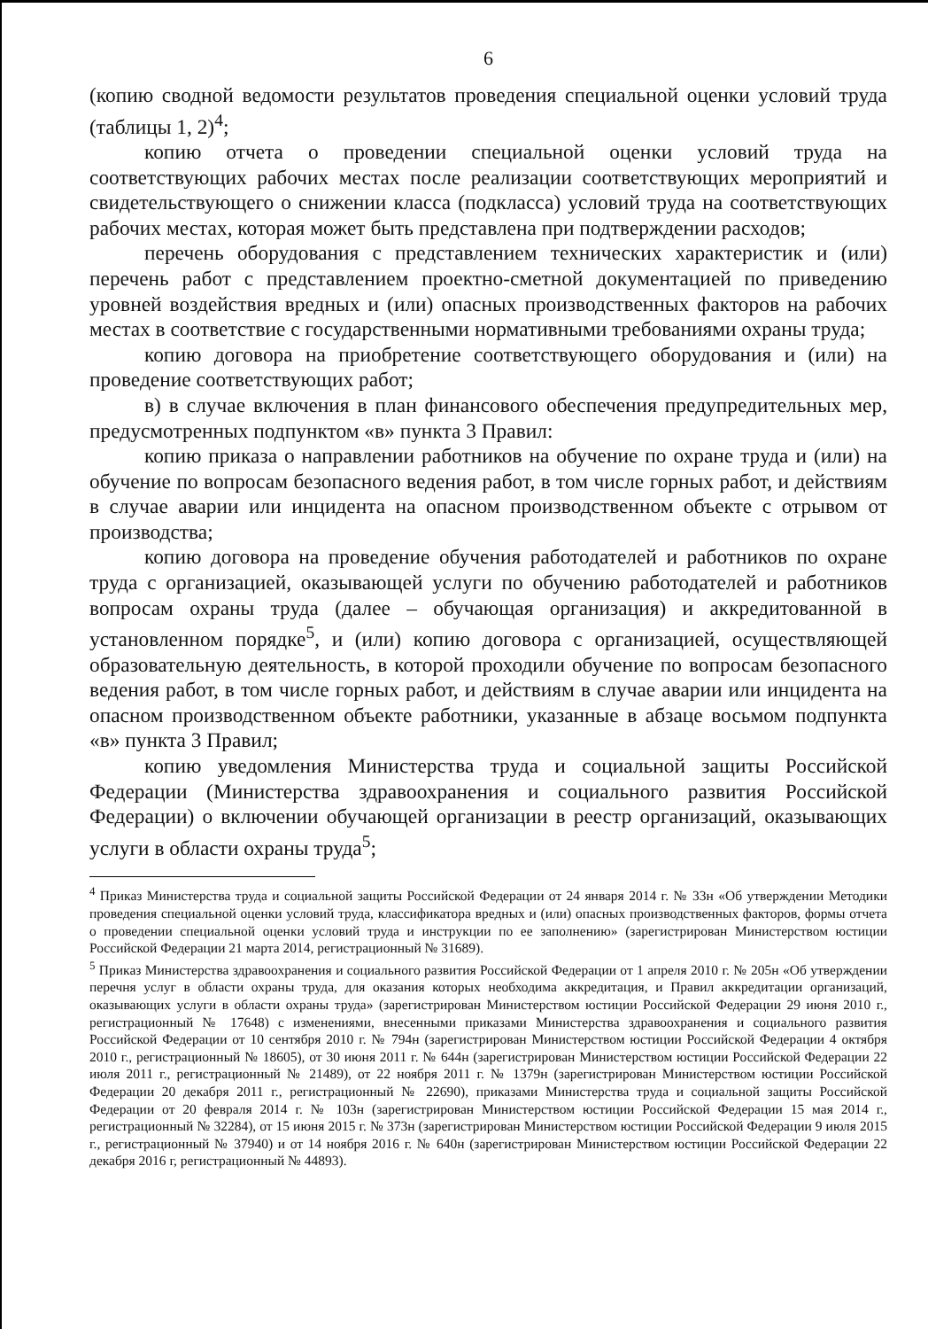6
(копию сводной ведомости результатов проведения специальной оценки условий труда (таблицы 1, 2)<sup>4</sup>;
копию отчета о проведении специальной оценки условий труда на соответствующих рабочих местах после реализации соответствующих мероприятий и свидетельствующего о снижении класса (подкласса) условий труда на соответствующих рабочих местах, которая может быть представлена при подтверждении расходов;
перечень оборудования с представлением технических характеристик и (или) перечень работ с представлением проектно-сметной документацией по приведению уровней воздействия вредных и (или) опасных производственных факторов на рабочих местах в соответствие с государственными нормативными требованиями охраны труда;
копию договора на приобретение соответствующего оборудования и (или) на проведение соответствующих работ;
в) в случае включения в план финансового обеспечения предупредительных мер, предусмотренных подпунктом «в» пункта 3 Правил:
копию приказа о направлении работников на обучение по охране труда и (или) на обучение по вопросам безопасного ведения работ, в том числе горных работ, и действиям в случае аварии или инцидента на опасном производственном объекте с отрывом от производства;
копию договора на проведение обучения работодателей и работников по охране труда с организацией, оказывающей услуги по обучению работодателей и работников вопросам охраны труда (далее – обучающая организация) и аккредитованной в установленном порядке<sup>5</sup>, и (или) копию договора с организацией, осуществляющей образовательную деятельность, в которой проходили обучение по вопросам безопасного ведения работ, в том числе горных работ, и действиям в случае аварии или инцидента на опасном производственном объекте работники, указанные в абзаце восьмом подпункта «в» пункта 3 Правил;
копию уведомления Министерства труда и социальной защиты Российской Федерации (Министерства здравоохранения и социального развития Российской Федерации) о включении обучающей организации в реестр организаций, оказывающих услуги в области охраны труда<sup>5</sup>;
<sup>4</sup> Приказ Министерства труда и социальной защиты Российской Федерации от 24 января 2014 г. № 33н «Об утверждении Методики проведения специальной оценки условий труда, классификатора вредных и (или) опасных производственных факторов, формы отчета о проведении специальной оценки условий труда и инструкции по ее заполнению» (зарегистрирован Министерством юстиции Российской Федерации 21 марта 2014, регистрационный № 31689).
<sup>5</sup> Приказ Министерства здравоохранения и социального развития Российской Федерации от 1 апреля 2010 г. № 205н «Об утверждении перечня услуг в области охраны труда, для оказания которых необходима аккредитация, и Правил аккредитации организаций, оказывающих услуги в области охраны труда» (зарегистрирован Министерством юстиции Российской Федерации 29 июня 2010 г., регистрационный № 17648) с изменениями, внесенными приказами Министерства здравоохранения и социального развития Российской Федерации от 10 сентября 2010 г. № 794н (зарегистрирован Министерством юстиции Российской Федерации 4 октября 2010 г., регистрационный № 18605), от 30 июня 2011 г. № 644н (зарегистрирован Министерством юстиции Российской Федерации 22 июля 2011 г., регистрационный № 21489), от 22 ноября 2011 г. № 1379н (зарегистрирован Министерством юстиции Российской Федерации 20 декабря 2011 г., регистрационный № 22690), приказами Министерства труда и социальной защиты Российской Федерации от 20 февраля 2014 г. № 103н (зарегистрирован Министерством юстиции Российской Федерации 15 мая 2014 г., регистрационный № 32284), от 15 июня 2015 г. № 373н (зарегистрирован Министерством юстиции Российской Федерации 9 июля 2015 г., регистрационный № 37940) и от 14 ноября 2016 г. № 640н (зарегистрирован Министерством юстиции Российской Федерации 22 декабря 2016 г, регистрационный № 44893).